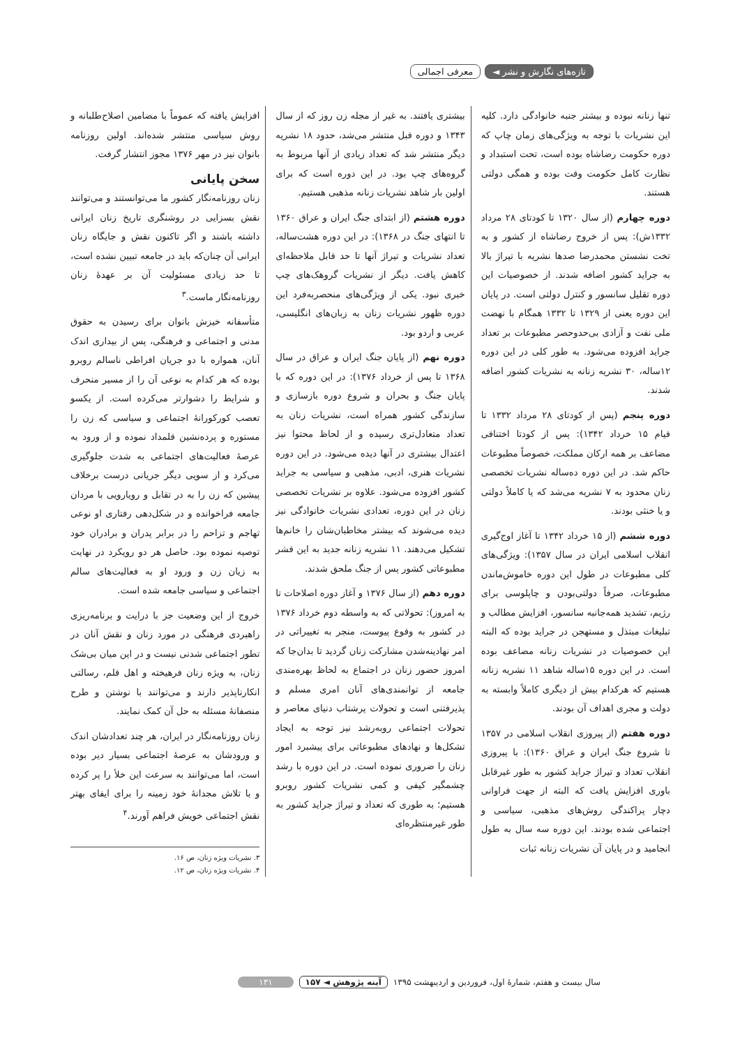تازه‌های نگارش و نشر ◄ معرفی اجمالی
تنها زنانه نبوده و بیشتر جنبه خانوادگی دارد. کلیه این نشریات با توجه به ویژگی‌های زمان چاپ که دوره حکومت رضاشاه بوده است، تحت استبداد و نظارت کامل حکومت وقت بوده و همگی دولتی هستند.
دوره چهارم (از سال ۱۳۲۰ تا کودتای ۲۸ مرداد ۱۳۳۲ش): پس از خروج رضاشاه از کشور و به تخت نشستن محمدرضا صدها نشریه با تیراژ بالا به جراید کشور اضافه شدند. از خصوصیات این دوره تقلیل سانسور و کنترل دولتی است. در پایان این دوره یعنی از ۱۳۲۹ تا ۱۳۳۲ همگام با نهضت ملی نفت و آزادی بی‌حدوحصر مطبوعات بر تعداد جراید افزوده می‌شود. به طور کلی در این دوره ۱۲ساله، ۳۰ نشریه زنانه به نشریات کشور اضافه شدند.
دوره پنجم (پس از کودتای ۲۸ مرداد ۱۳۳۲ تا قیام ۱۵ خرداد ۱۳۴۲): پس از کودتا اختناقی مضاعف بر همه ارکان مملکت، خصوصاً مطبوعات حاکم شد. در این دوره ده‌ساله نشریات تخصصی زنان محدود به ۷ نشریه می‌شد که یا کاملاً دولتی و یا خنثی بودند.
دوره ششم (از ۱۵ خرداد ۱۳۴۲ تا آغاز اوج‌گیری انقلاب اسلامی ایران در سال ۱۳۵۷): ویژگی‌های کلی مطبوعات در طول این دوره خاموش‌ماندن مطبوعات، صرفاً دولتی‌بودن و چاپلوسی برای رژیم، تشدید همه‌جانبه سانسور، افزایش مطالب و تبلیغات مبتذل و مستهجن در جراید بوده که البته این خصوصیات در نشریات زنانه مضاعف بوده است. در این دوره ۱۵ساله شاهد ۱۱ نشریه زنانه هستیم که هرکدام بیش از دیگری کاملاً وابسته به دولت و مجری اهداف آن بودند.
دوره هفتم (از پیروزی انقلاب اسلامی در ۱۳۵۷ تا شروع جنگ ایران و عراق ۱۳۶۰): با پیروزی انقلاب تعداد و تیراژ جراید کشور به طور غیرقابل باوری افزایش یافت که البته از جهت فراوانی دچار پراکندگی روش‌های مذهبی، سیاسی و اجتماعی شده بودند. این دوره سه سال به طول انجامید و در پایان آن نشریات زنانه ثبات
بیشتری یافتند. به غیر از مجله زن روز که از سال ۱۳۴۳ و دوره قبل منتشر می‌شد، حدود ۱۸ نشریه دیگر منتشر شد که تعداد زیادی از آنها مربوط به گروه‌های چپ بود. در این دوره است که برای اولین بار شاهد نشریات زنانه مذهبی هستیم.
دوره هشتم (از ابتدای جنگ ایران و عراق ۱۳۶۰ تا انتهای جنگ در ۱۳۶۸): در این دوره هشت‌ساله، تعداد نشریات و تیراژ آنها تا حد قابل ملاحظه‌ای کاهش یافت. دیگر از نشریات گروهک‌های چپ خبری نبود. یکی از ویژگی‌های منحصربه‌فرد این دوره ظهور نشریات زنان به زبان‌های انگلیسی، عربی و اردو بود.
دوره نهم (از پایان جنگ ایران و عراق در سال ۱۳۶۸ تا پس از خرداد ۱۳۷۶): در این دوره که با پایان جنگ و بحران و شروع دوره بازسازی و سازندگی کشور همراه است، نشریات زنان به تعداد متعادل‌تری رسیده و از لحاظ محتوا نیز اعتدال بیشتری در آنها دیده می‌شود. در این دوره نشریات هنری، ادبی، مذهبی و سیاسی به جراید کشور افزوده می‌شود. علاوه بر نشریات تخصصی زنان در این دوره، تعدادی نشریات خانوادگی نیز دیده می‌شوند که بیشتر مخاطبان‌شان را خانم‌ها تشکیل می‌دهند. ۱۱ نشریه زنانه جدید به این قشر مطبوعاتی کشور پس از جنگ ملحق شدند.
دوره دهم (از سال ۱۳۷۶ و آغاز دوره اصلاحات تا به امروز): تحولاتی که به واسطه دوم خرداد ۱۳۷۶ در کشور به وقوع پیوست، منجر به تغییراتی در امر نهادینه‌شدن مشارکت زنان گردید تا بدان‌جا که امروز حضور زنان در اجتماع به لحاظ بهره‌مندی جامعه از توانمندی‌های آنان امری مسلم و پذیرفتنی است و تحولات پرشتاب دنیای معاصر و تحولات اجتماعی روبه‌رشد نیز توجه به ایجاد تشکل‌ها و نهادهای مطبوعاتی برای پیشبرد امور زنان را ضروری نموده است. در این دوره با رشد چشمگیر کیفی و کمی نشریات کشور روبرو هستیم؛ به طوری که تعداد و تیراژ جراید کشور به طور غیرمنتظره‌ای
افزایش یافته که عموماً با مضامین اصلاح‌طلبانه و روش سیاسی منتشر شده‌اند. اولین روزنامه بانوان نیز در مهر ۱۳۷۶ مجوز انتشار گرفت.
سخن پایانی
زنان روزنامه‌نگار کشور ما می‌توانستند و می‌توانند نقش بسزایی در روشنگری تاریخ زنان ایرانی داشته باشند و اگر تاکنون نقش و جایگاه زنان ایرانی آن چنان‌که باید در جامعه تبیین نشده است، تا حد زیادی مسئولیت آن بر عهدهٔ زنان روزنامه‌نگار ماست.<sup>۳</sup>
متأسفانه خیزش بانوان برای رسیدن به حقوق مدنی و اجتماعی و فرهنگی، پس از بیداری اندک آنان، همواره با دو جریان افراطی ناسالم روبرو بوده که هر کدام به نوعی آن را از مسیر منحرف و شرایط را دشوارتر می‌کرده است. از یکسو تعصب کورکورانهٔ اجتماعی و سیاسی که زن را مستوره و پرده‌نشین قلمداد نموده و از ورود به عرصهٔ فعالیت‌های اجتماعی به شدت جلوگیری می‌کرد و از سویی دیگر جریانی درست برخلاف پیشین که زن را به در تقابل و رویارویی با مردان جامعه فراخوانده و در شکل‌دهی رفتاری او نوعی تهاجم و تزاحم را در برابر پدران و برادران خود توصیه نموده بود. حاصل هر دو رویکرد در نهایت به زیان زن و ورود او به فعالیت‌های سالم اجتماعی و سیاسی جامعه شده است.
خروج از این وضعیت جز با درایت و برنامه‌ریزی راهبردی فرهنگی در مورد زنان و نقش آنان در تطور اجتماعی شدنی نیست و در این میان بی‌شک زنان، به ویژه زنان فرهیخته و اهل قلم، رسالتی انکارناپذیر دارند و می‌توانند با نوشتن و طرح منصفانهٔ مسئله به حل آن کمک نمایند.
زنان روزنامه‌نگار در ایران، هر چند تعدادشان اندک و ورودشان به عرصهٔ اجتماعی بسیار دیر بوده است، اما می‌توانند به سرعت این خلأ را پر کرده و با تلاش مجدانهٔ خود زمینه را برای ایفای بهتر نقش اجتماعی خویش فراهم آورند.<sup>۴</sup>
۳. نشریات ویژه زنان، ص ۱۶.
۴. نشریات ویژه زنان، ص ۱۲.
سال بیست و هفتم، شمارهٔ اول، فروردین و اردیبهشت ۱۳۹۵ آینه پژوهش ◄ ۱۵۷ ۱۳۱